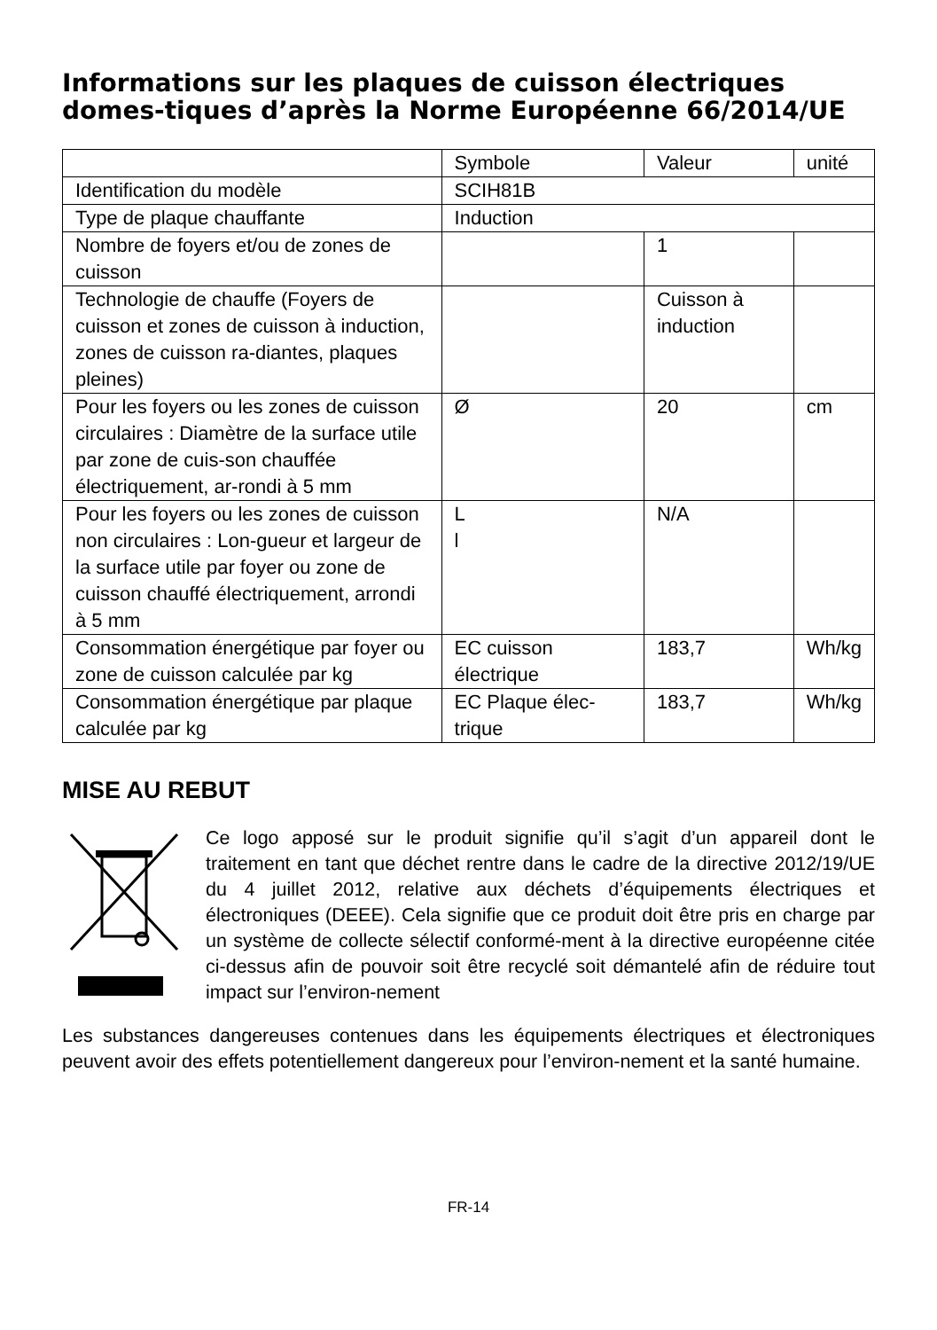Informations sur les plaques de cuisson électriques domes-tiques d’après la Norme Européenne 66/2014/UE
| | Symbole | Valeur | unité |
| Identification du modèle | SCIH81B | | |
| Type de plaque chauffante | Induction | | |
| Nombre de foyers et/ou de zones de cuisson | | 1 | |
| Technologie de chauffe (Foyers de cuisson et zones de cuisson à induction, zones de cuisson ra-diantes, plaques pleines) | | Cuisson à induction | |
| Pour les foyers ou les zones de cuisson circulaires : Diamètre de la surface utile par zone de cuis-son chauffée électriquement, ar-rondi à 5 mm | Ø | 20 | cm |
| Pour les foyers ou les zones de cuisson non circulaires : Lon-gueur et largeur de la surface utile par foyer ou zone de cuisson chauffé électriquement, arrondi à 5 mm | L l | N/A | |
| Consommation énergétique par foyer ou zone de cuisson calculée par kg | EC cuisson électrique | 183,7 | Wh/kg |
| Consommation énergétique par plaque calculée par kg | EC Plaque élec-trique | 183,7 | Wh/kg |
MISE AU REBUT
Ce logo apposé sur le produit signifie qu’il s’agit d’un appareil dont le traitement en tant que déchet rentre dans le cadre de la directive 2012/19/UE du 4 juillet 2012, relative aux déchets d’équipements électriques et électroniques (DEEE). Cela signifie que ce produit doit être pris en charge par un système de collecte sélectif conformé-ment à la directive européenne citée ci-dessus afin de pouvoir soit être recyclé soit démantelé afin de réduire tout impact sur l’environ-nement
Les substances dangereuses contenues dans les équipements électriques et électroniques peuvent avoir des effets potentiellement dangereux pour l’environ-nement et la santé humaine.
FR-14